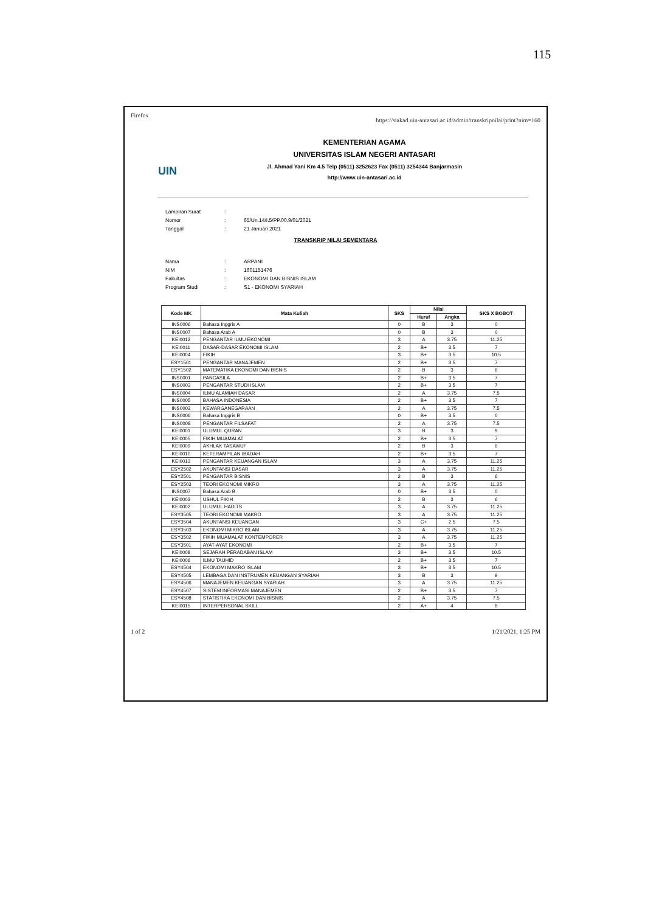115
Firefox https://siakad.uin-antasari.ac.id/admin/transkripnilai/print?nim=160
UIN
KEMENTERIAN AGAMA
UNIVERSITAS ISLAM NEGERI ANTASARI
Jl. Ahmad Yani Km 4.5 Telp (0511) 3252623 Fax (0511) 3254344 Banjarmasin
http://www.uin-antasari.ac.id
| Lampiran Surat | : | |
| Nomor | : | 65/Un.14/I.5/PP.00.9/01/2021 |
| Tanggal | : | 21 Januari 2021 |
TRANSKRIP NILAI SEMENTARA
| Nama | : | ARPANI |
| NIM | : | 1601151476 |
| Fakultas | : | EKONOMI DAN BISNIS ISLAM |
| Program Studi | : | S1 - EKONOMI SYARIAH |
| Kode MK | Mata Kuliah | SKS | Nilai | | SKS X BOBOT |
| --- | --- | --- | --- | --- | --- |
| | | | Huruf | Angka | |
| INS0006 | Bahasa Inggris A | 0 | B | 3 | 0 |
| INS0007 | Bahasa Arab A | 0 | B | 3 | 0 |
| KEI0012 | PENGANTAR ILMU EKONOMI | 3 | A | 3.75 | 11.25 |
| KEI0011 | DASAR-DASAR EKONOMI ISLAM | 2 | B+ | 3.5 | 7 |
| KEI0004 | FIKIH | 3 | B+ | 3.5 | 10.5 |
| ESY1501 | PENGANTAR MANAJEMEN | 2 | B+ | 3.5 | 7 |
| ESY1502 | MATEMATIKA EKONOMI DAN BISNIS | 2 | B | 3 | 6 |
| INS0001 | PANCASILA | 2 | B+ | 3.5 | 7 |
| INS0003 | PENGANTAR STUDI ISLAM | 2 | B+ | 3.5 | 7 |
| INS0004 | ILMU ALAMIAH DASAR | 2 | A | 3.75 | 7.5 |
| INS0005 | BAHASA INDONESIA | 2 | B+ | 3.5 | 7 |
| INS0002 | KEWARGANEGARAAN | 2 | A | 3.75 | 7.5 |
| INS0006 | Bahasa Inggris B | 0 | B+ | 3.5 | 0 |
| INS0008 | PENGANTAR FILSAFAT | 2 | A | 3.75 | 7.5 |
| KEI0001 | ULUMUL QURAN | 3 | B | 3 | 9 |
| KEI0005 | FIKIH MUAMALAT | 2 | B+ | 3.5 | 7 |
| KEI0009 | AKHLAK TASAWUF | 2 | B | 3 | 6 |
| KEI0010 | KETERAMPILAN IBADAH | 2 | B+ | 3.5 | 7 |
| KEI0013 | PENGANTAR KEUANGAN ISLAM | 3 | A | 3.75 | 11.25 |
| ESY2502 | AKUNTANSI DASAR | 3 | A | 3.75 | 11.25 |
| ESY2501 | PENGANTAR BISNIS | 2 | B | 3 | 6 |
| ESY2503 | TEORI EKONOMI MIKRO | 3 | A | 3.75 | 11.25 |
| INS0007 | Bahasa Arab B | 0 | B+ | 3.5 | 0 |
| KEI0003 | USHUL FIKIH | 2 | B | 3 | 6 |
| KEI0002 | ULUMUL HADITS | 3 | A | 3.75 | 11.25 |
| ESY3505 | TEORI EKONOMI MAKRO | 3 | A | 3.75 | 11.25 |
| ESY3504 | AKUNTANSI KEUANGAN | 3 | C+ | 2.5 | 7.5 |
| ESY3503 | EKONOMI MIKRO ISLAM | 3 | A | 3.75 | 11.25 |
| ESY3502 | FIKIH MUAMALAT KONTEMPORER | 3 | A | 3.75 | 11.25 |
| ESY3501 | AYAT-AYAT EKONOMI | 2 | B+ | 3.5 | 7 |
| KEI0008 | SEJARAH PERADABAN ISLAM | 3 | B+ | 3.5 | 10.5 |
| KEI0006 | ILMU TAUHID | 2 | B+ | 3.5 | 7 |
| ESY4504 | EKONOMI MAKRO ISLAM | 3 | B+ | 3.5 | 10.5 |
| ESY4505 | LEMBAGA DAN INSTRUMEN KEUANGAN SYARIAH | 3 | B | 3 | 9 |
| ESY4506 | MANAJEMEN KEUANGAN SYARIAH | 3 | A | 3.75 | 11.25 |
| ESY4507 | SISTEM INFORMASI MANAJEMEN | 2 | B+ | 3.5 | 7 |
| ESY4508 | STATISTIKA EKONOMI DAN BISNIS | 2 | A | 3.75 | 7.5 |
| KEI0015 | INTERPERSONAL SKILL | 2 | A+ | 4 | 8 |
1 of 2 1/21/2021, 1:25 PM